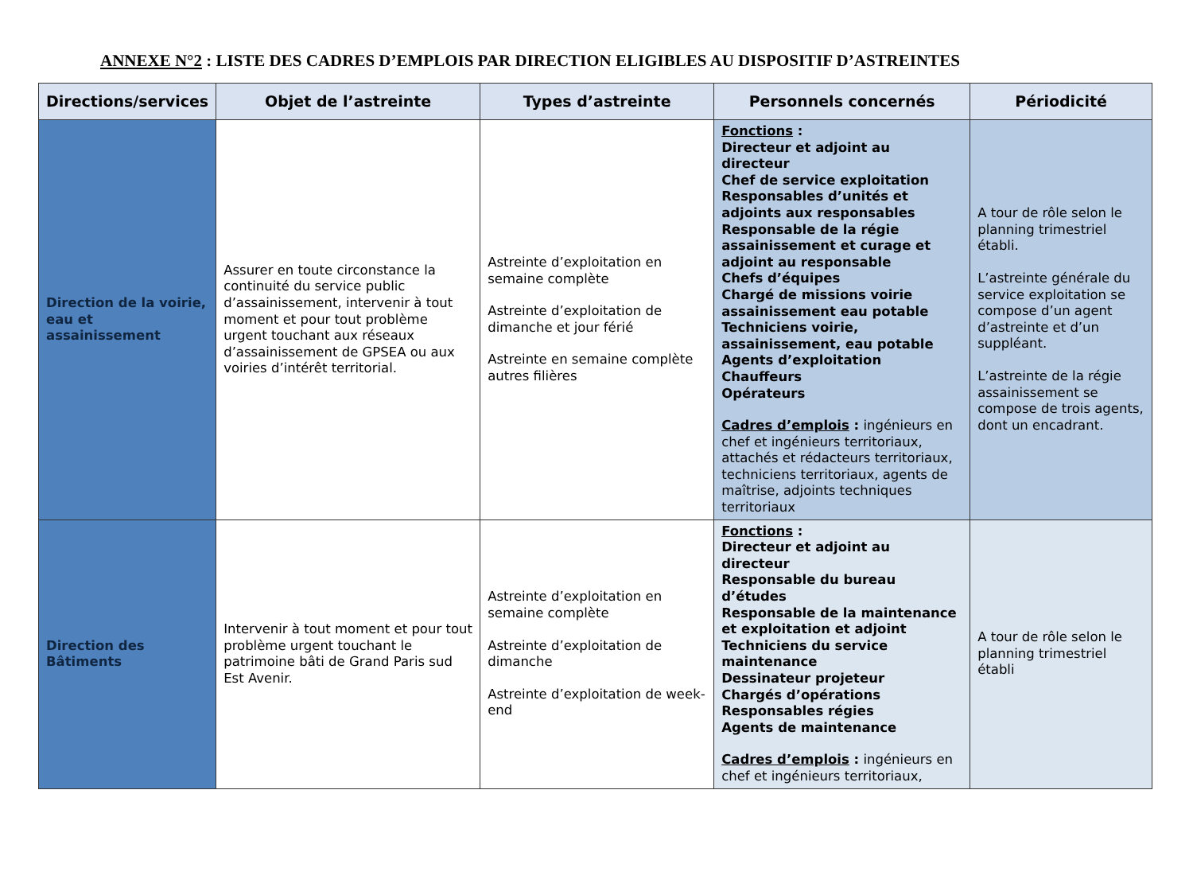ANNEXE N°2 : LISTE DES CADRES D’EMPLOIS PAR DIRECTION ELIGIBLES AU DISPOSITIF D’ASTREINTES
| Directions/services | Objet de l’astreinte | Types d’astreinte | Personnels concernés | Périodicité |
| --- | --- | --- | --- | --- |
| Direction de la voirie, eau et assainissement | Assurer en toute circonstance la continuité du service public d’assainissement, intervenir à tout moment et pour tout problème urgent touchant aux réseaux d’assainissement de GPSEA ou aux voiries d’intérêt territorial. | Astreinte d’exploitation en semaine complète Astreinte d’exploitation de dimanche et jour férié Astreinte en semaine complète autres filières | Fonctions : Directeur et adjoint au directeur Chef de service exploitation Responsables d’unités et adjoints aux responsables Responsable de la régie assainissement et curage et adjoint au responsable Chefs d’équipes Chargé de missions voirie assainissement eau potable Techniciens voirie, assainissement, eau potable Agents d’exploitation Chauffeurs Opérateurs Cadres d’emplois : ingénieurs en chef et ingénieurs territoriaux, attachés et rédacteurs territoriaux, techniciens territoriaux, agents de maîtrise, adjoints techniques territoriaux | A tour de rôle selon le planning trimestriel établi. L’astreinte générale du service exploitation se compose d’un agent d’astreinte et d’un suppléant. L’astreinte de la régie assainissement se compose de trois agents, dont un encadrant. |
| Direction des Bâtiments | Intervenir à tout moment et pour tout problème urgent touchant le patrimoine bâti de Grand Paris sud Est Avenir. | Astreinte d’exploitation en semaine complète Astreinte d’exploitation de dimanche Astreinte d’exploitation de week-end | Fonctions : Directeur et adjoint au directeur Responsable du bureau d’études Responsable de la maintenance et exploitation et adjoint Techniciens du service maintenance Dessinateur projeteur Chargés d’opérations Responsables régies Agents de maintenance Cadres d’emplois : ingénieurs en chef et ingénieurs territoriaux, | A tour de rôle selon le planning trimestriel établi |